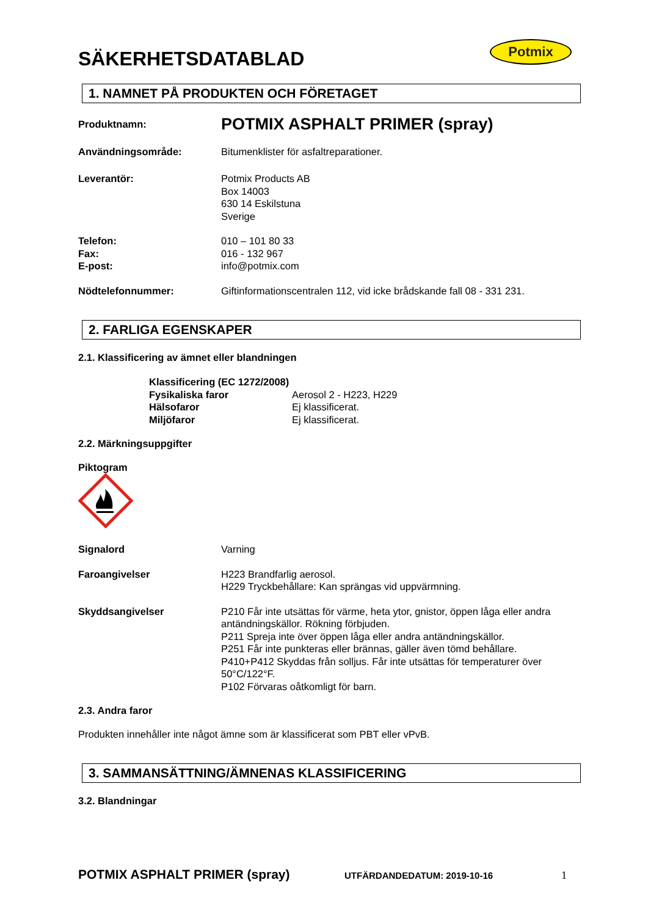SÄKERHETSDATABLAD
Potmix
1. NAMNET PÅ PRODUKTEN OCH FÖRETAGET
Produktnamn:
POTMIX ASPHALT PRIMER (spray)
Användningsområde: Bitumenklister för asfaltreparationer.
Leverantör: Potmix Products AB
Box 14003
630 14 Eskilstuna
Sverige
Telefon:
Fax:
E-post:
010 – 101 80 33
016 - 132 967
info@potmix.com
Nödtelefonnummer: Giftinformationscentralen 112, vid icke brådskande fall 08 - 331 231.
2. FARLIGA EGENSKAPER
2.1. Klassificering av ämnet eller blandningen
Klassificering (EC 1272/2008)
Fysikaliska faror Aerosol 2 - H223, H229
Hälsofaror Ej klassificerat.
Miljöfaror Ej klassificerat.
2.2. Märkningsuppgifter
Piktogram
Signalord Varning
Faroangivelser H223 Brandfarlig aerosol.
H229 Tryckbehållare: Kan sprängas vid uppvärmning.
Skyddsangivelser P210 Får inte utsättas för värme, heta ytor, gnistor, öppen låga eller andra antändningskällor. Rökning förbjuden.
P211 Spreja inte över öppen låga eller andra antändningskällor.
P251 Får inte punkteras eller brännas, gäller även tömd behållare.
P410+P412 Skyddas från solljus. Får inte utsättas för temperaturer över 50°C/122°F.
P102 Förvaras oåtkomligt för barn.
2.3. Andra faror
Produkten innehåller inte något ämne som är klassificerat som PBT eller vPvB.
3. SAMMANSÄTTNING/ÄMNENAS KLASSIFICERING
3.2. Blandningar
POTMIX ASPHALT PRIMER (spray) UTFÄRDANDEDATUM: 2019-10-16 1